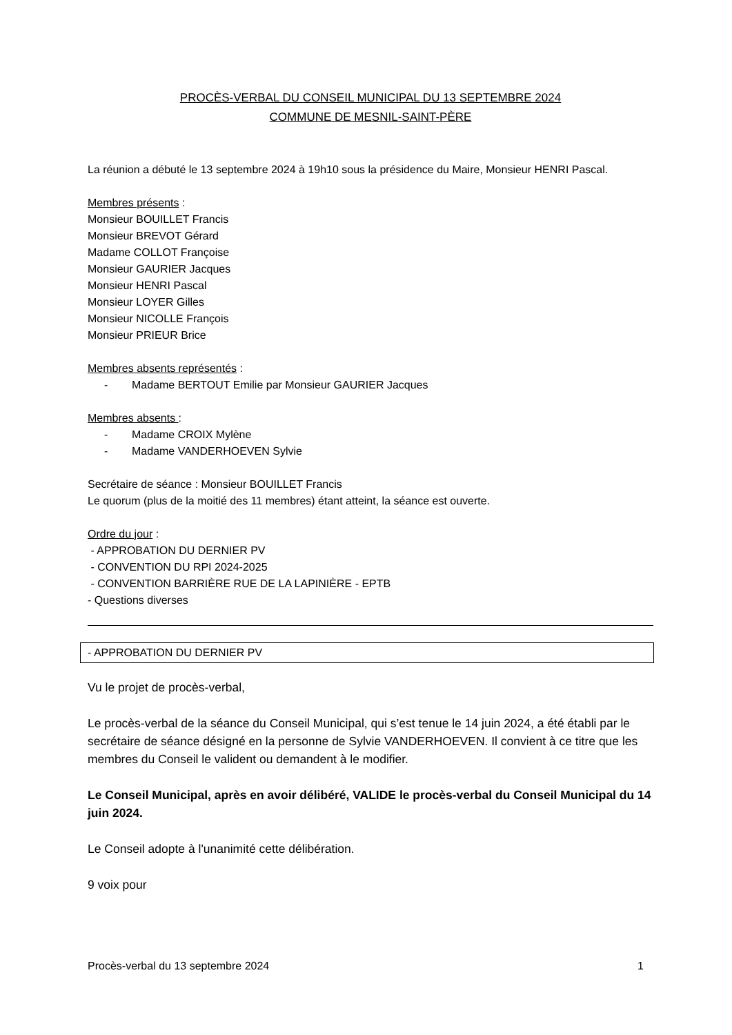PROCÈS-VERBAL DU CONSEIL MUNICIPAL DU 13 SEPTEMBRE 2024
COMMUNE DE MESNIL-SAINT-PÈRE
La réunion a débuté le 13 septembre 2024 à 19h10 sous la présidence du Maire, Monsieur HENRI Pascal.
Membres présents :
Monsieur BOUILLET Francis
Monsieur BREVOT Gérard
Madame COLLOT Françoise
Monsieur GAURIER Jacques
Monsieur HENRI Pascal
Monsieur LOYER Gilles
Monsieur NICOLLE François
Monsieur PRIEUR Brice
Membres absents représentés :
- Madame BERTOUT Emilie par Monsieur GAURIER Jacques
Membres absents :
- Madame CROIX Mylène
- Madame VANDERHOEVEN Sylvie
Secrétaire de séance : Monsieur BOUILLET Francis
Le quorum (plus de la moitié des 11 membres) étant atteint, la séance est ouverte.
Ordre du jour :
- APPROBATION DU DERNIER PV
- CONVENTION DU RPI 2024-2025
- CONVENTION BARRIÈRE RUE DE LA LAPINIÈRE - EPTB
- Questions diverses
- APPROBATION DU DERNIER PV
Vu le projet de procès-verbal,
Le procès-verbal de la séance du Conseil Municipal, qui s’est tenue le 14 juin 2024, a été établi par le secrétaire de séance désigné en la personne de Sylvie VANDERHOEVEN. Il convient à ce titre que les membres du Conseil le valident ou demandent à le modifier.
Le Conseil Municipal, après en avoir délibéré, VALIDE le procès-verbal du Conseil Municipal du 14 juin 2024.
Le Conseil adopte à l'unanimité cette délibération.
9 voix pour
Procès-verbal du 13 septembre 2024 1